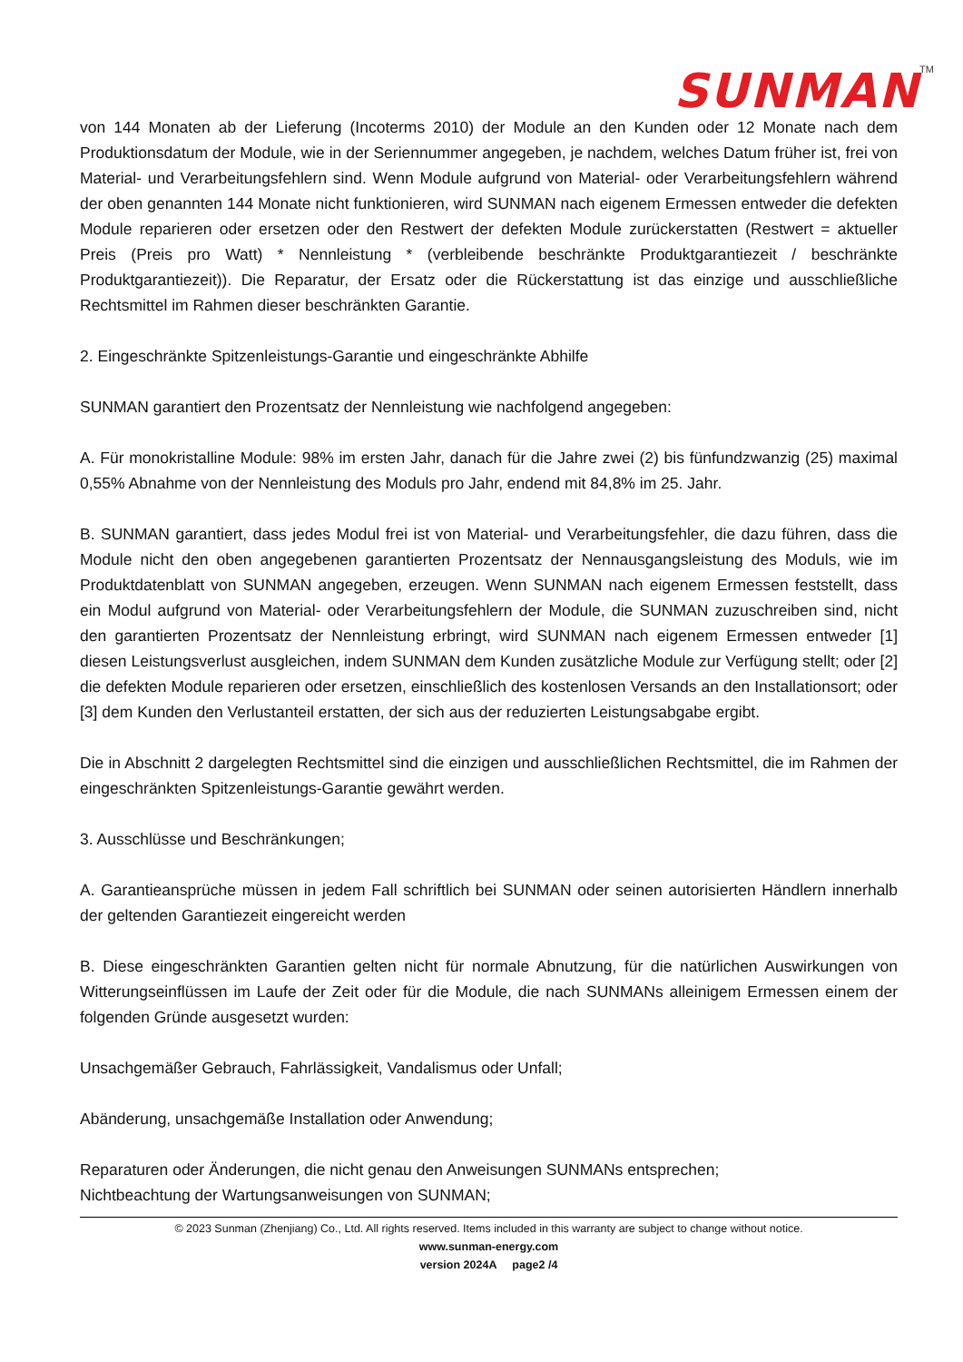SUNMAN<sup>TM</sup>
von 144 Monaten ab der Lieferung (Incoterms 2010) der Module an den Kunden oder 12 Monate nach dem Produktionsdatum der Module, wie in der Seriennummer angegeben, je nachdem, welches Datum früher ist, frei von Material- und Verarbeitungsfehlern sind. Wenn Module aufgrund von Material- oder Verarbeitungsfehlern während der oben genannten 144 Monate nicht funktionieren, wird SUNMAN nach eigenem Ermessen entweder die defekten Module reparieren oder ersetzen oder den Restwert der defekten Module zurückerstatten (Restwert = aktueller Preis (Preis pro Watt) * Nennleistung * (verbleibende beschränkte Produktgarantiezeit / beschränkte Produktgarantiezeit)). Die Reparatur, der Ersatz oder die Rückerstattung ist das einzige und ausschließliche Rechtsmittel im Rahmen dieser beschränkten Garantie.
2. Eingeschränkte Spitzenleistungs-Garantie und eingeschränkte Abhilfe
SUNMAN garantiert den Prozentsatz der Nennleistung wie nachfolgend angegeben:
A. Für monokristalline Module: 98% im ersten Jahr, danach für die Jahre zwei (2) bis fünfundzwanzig (25) maximal 0,55% Abnahme von der Nennleistung des Moduls pro Jahr, endend mit 84,8% im 25. Jahr.
B. SUNMAN garantiert, dass jedes Modul frei ist von Material- und Verarbeitungsfehler, die dazu führen, dass die Module nicht den oben angegebenen garantierten Prozentsatz der Nennausgangsleistung des Moduls, wie im Produktdatenblatt von SUNMAN angegeben, erzeugen. Wenn SUNMAN nach eigenem Ermessen feststellt, dass ein Modul aufgrund von Material- oder Verarbeitungsfehlern der Module, die SUNMAN zuzuschreiben sind, nicht den garantierten Prozentsatz der Nennleistung erbringt, wird SUNMAN nach eigenem Ermessen entweder [1] diesen Leistungsverlust ausgleichen, indem SUNMAN dem Kunden zusätzliche Module zur Verfügung stellt; oder [2] die defekten Module reparieren oder ersetzen, einschließlich des kostenlosen Versands an den Installationsort; oder [3] dem Kunden den Verlustanteil erstatten, der sich aus der reduzierten Leistungsabgabe ergibt.
Die in Abschnitt 2 dargelegten Rechtsmittel sind die einzigen und ausschließlichen Rechtsmittel, die im Rahmen der eingeschränkten Spitzenleistungs-Garantie gewährt werden.
3. Ausschlüsse und Beschränkungen;
A. Garantieansprüche müssen in jedem Fall schriftlich bei SUNMAN oder seinen autorisierten Händlern innerhalb der geltenden Garantiezeit eingereicht werden
B. Diese eingeschränkten Garantien gelten nicht für normale Abnutzung, für die natürlichen Auswirkungen von Witterungseinflüssen im Laufe der Zeit oder für die Module, die nach SUNMANs alleinigem Ermessen einem der folgenden Gründe ausgesetzt wurden:
Unsachgemäßer Gebrauch, Fahrlässigkeit, Vandalismus oder Unfall;
Abänderung, unsachgemäße Installation oder Anwendung;
Reparaturen oder Änderungen, die nicht genau den Anweisungen SUNMANs entsprechen;
Nichtbeachtung der Wartungsanweisungen von SUNMAN;
© 2023 Sunman (Zhenjiang) Co., Ltd. All rights reserved. Items included in this warranty are subject to change without notice.
www.sunman-energy.com
version 2024A page2 /4